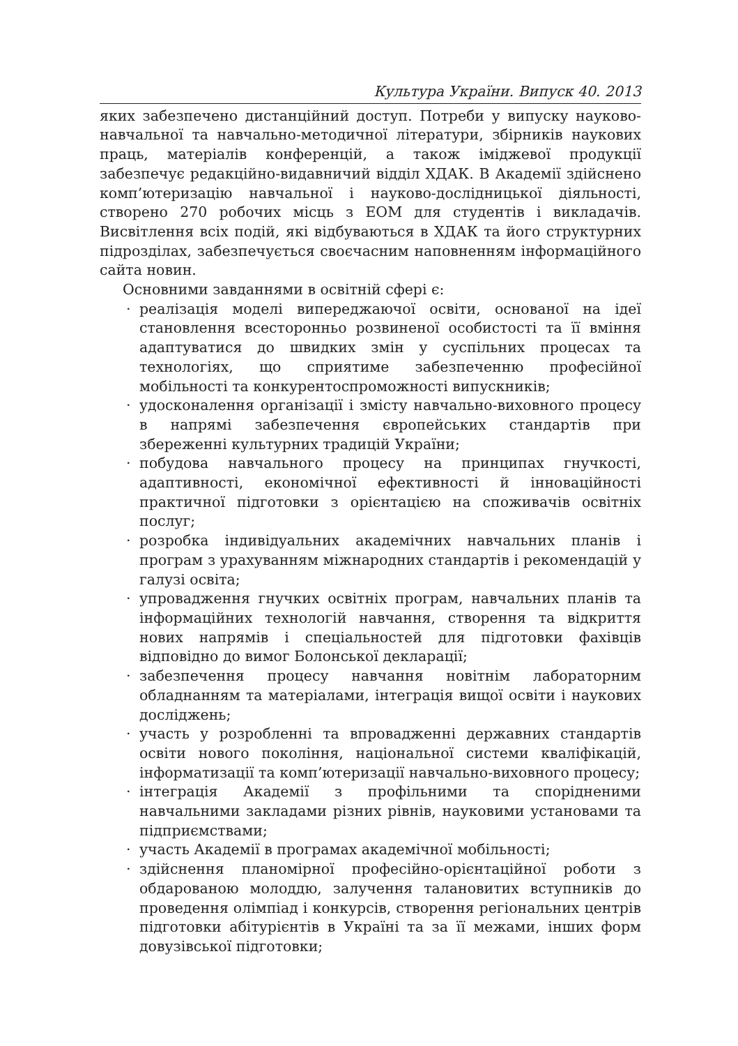Культура України. Випуск 40. 2013
яких забезпечено дистанційний доступ. Потреби у випуску науково-навчальної та навчально-методичної літератури, збірників наукових праць, матеріалів конференцій, а також іміджевої продукції забезпечує редакційно-видавничий відділ ХДАК. В Академії здійснено комп’ютеризацію навчальної і науково-дослідницької діяльності, створено 270 робочих місць з ЕОМ для студентів і викладачів. Висвітлення всіх подій, які відбуваються в ХДАК та його структурних підрозділах, забезпечується своєчасним наповненням інформаційного сайта новин.
Основними завданнями в освітній сфері є:
· реалізація моделі випереджаючої освіти, основаної на ідеї становлення всесторонньо розвиненої особистості та її вміння адаптуватися до швидких змін у суспільних процесах та технологіях, що сприятиме забезпеченню професійної мобільності та конкурентоспроможності випускників;
· удосконалення організації і змісту навчально-виховного процесу в напрямі забезпечення європейських стандартів при збереженні культурних традицій України;
· побудова навчального процесу на принципах гнучкості, адаптивності, економічної ефективності й інноваційності практичної підготовки з орієнтацією на споживачів освітніх послуг;
· розробка індивідуальних академічних навчальних планів і програм з урахуванням міжнародних стандартів і рекомендацій у галузі освіта;
· упровадження гнучких освітніх програм, навчальних планів та інформаційних технологій навчання, створення та відкриття нових напрямів і спеціальностей для підготовки фахівців відповідно до вимог Болонської декларації;
· забезпечення процесу навчання новітнім лабораторним обладнанням та матеріалами, інтеграція вищої освіти і наукових досліджень;
· участь у розробленні та впровадженні державних стандартів освіти нового покоління, національної системи кваліфікацій, інформатизації та комп’ютеризації навчально-виховного процесу;
· інтеграція Академії з профільними та спорідненими навчальними закладами різних рівнів, науковими установами та підприємствами;
· участь Академії в програмах академічної мобільності;
· здійснення планомірної професійно-орієнтаційної роботи з обдарованою молоддю, залучення талановитих вступників до проведення олімпіад і конкурсів, створення регіональних центрів підготовки абітурієнтів в Україні та за її межами, інших форм довузівської підготовки;